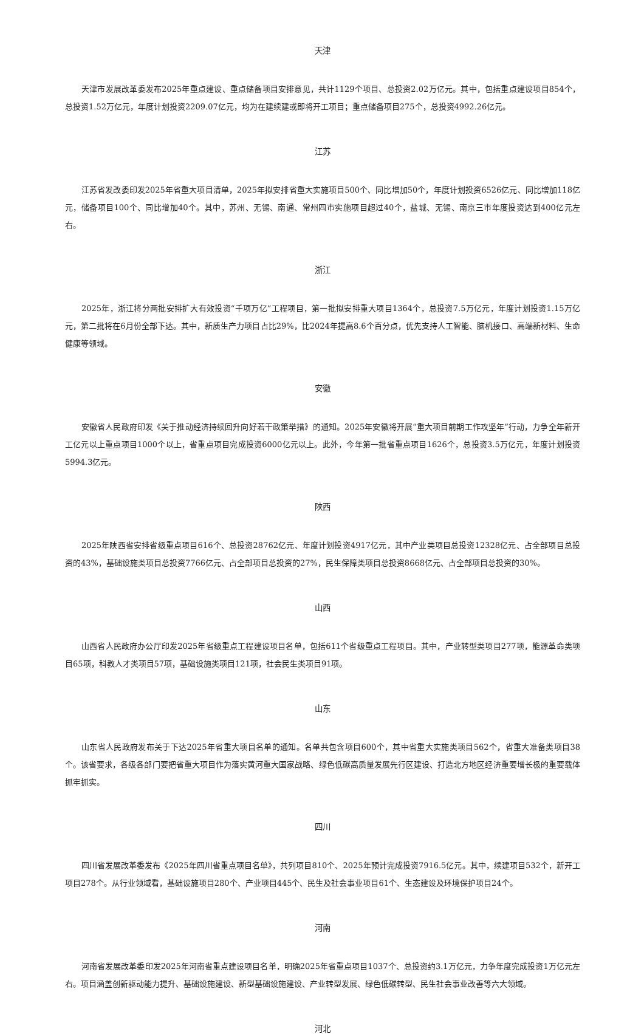天津
天津市发展改革委发布2025年重点建设、重点储备项目安排意见，共计1129个项目、总投资2.02万亿元。其中，包括重点建设项目854个，总投资1.52万亿元，年度计划投资2209.07亿元，均为在建续建或即将开工项目；重点储备项目275个，总投资4992.26亿元。
江苏
江苏省发改委印发2025年省重大项目清单，2025年拟安排省重大实施项目500个、同比增加50个，年度计划投资6526亿元、同比增加118亿元，储备项目100个、同比增加40个。其中，苏州、无锡、南通、常州四市实施项目超过40个，盐城、无锡、南京三市年度投资达到400亿元左右。
浙江
2025年，浙江将分两批安排扩大有效投资“千项万亿”工程项目，第一批拟安排重大项目1364个，总投资7.5万亿元，年度计划投资1.15万亿元，第二批将在6月份全部下达。其中，新质生产力项目占比29%，比2024年提高8.6个百分点，优先支持人工智能、脑机接口、高端新材料、生命健康等领域。
安徽
安徽省人民政府印发《关于推动经济持续回升向好若干政策举措》的通知。2025年安徽将开展“重大项目前期工作攻坚年”行动，力争全年新开工亿元以上重点项目1000个以上，省重点项目完成投资6000亿元以上。此外，今年第一批省重点项目1626个，总投资3.5万亿元，年度计划投资5994.3亿元。
陕西
2025年陕西省安排省级重点项目616个、总投资28762亿元、年度计划投资4917亿元，其中产业类项目总投资12328亿元、占全部项目总投资的43%，基础设施类项目总投资7766亿元、占全部项目总投资的27%，民生保障类项目总投资8668亿元、占全部项目总投资的30%。
山西
山西省人民政府办公厅印发2025年省级重点工程建设项目名单，包括611个省级重点工程项目。其中，产业转型类项目277项，能源革命类项目65项，科教人才类项目57项，基础设施类项目121项，社会民生类项目91项。
山东
山东省人民政府发布关于下达2025年省重大项目名单的通知。名单共包含项目600个，其中省重大实施类项目562个，省重大准备类项目38个。该省要求，各级各部门要把省重大项目作为落实黄河重大国家战略、绿色低碳高质量发展先行区建设、打造北方地区经济重要增长极的重要载体抓牢抓实。
四川
四川省发展改革委发布《2025年四川省重点项目名单》，共列项目810个、2025年预计完成投资7916.5亿元。其中，续建项目532个，新开工项目278个。从行业领域看，基础设施项目280个、产业项目445个、民生及社会事业项目61个、生态建设及环境保护项目24个。
河南
河南省发展改革委印发2025年河南省重点建设项目名单，明确2025年省重点项目1037个、总投资约3.1万亿元，力争年度完成投资1万亿元左右。项目涵盖创新驱动能力提升、基础设施建设、新型基础设施建设、产业转型发展、绿色低碳转型、民生社会事业改善等六大领域。
河北